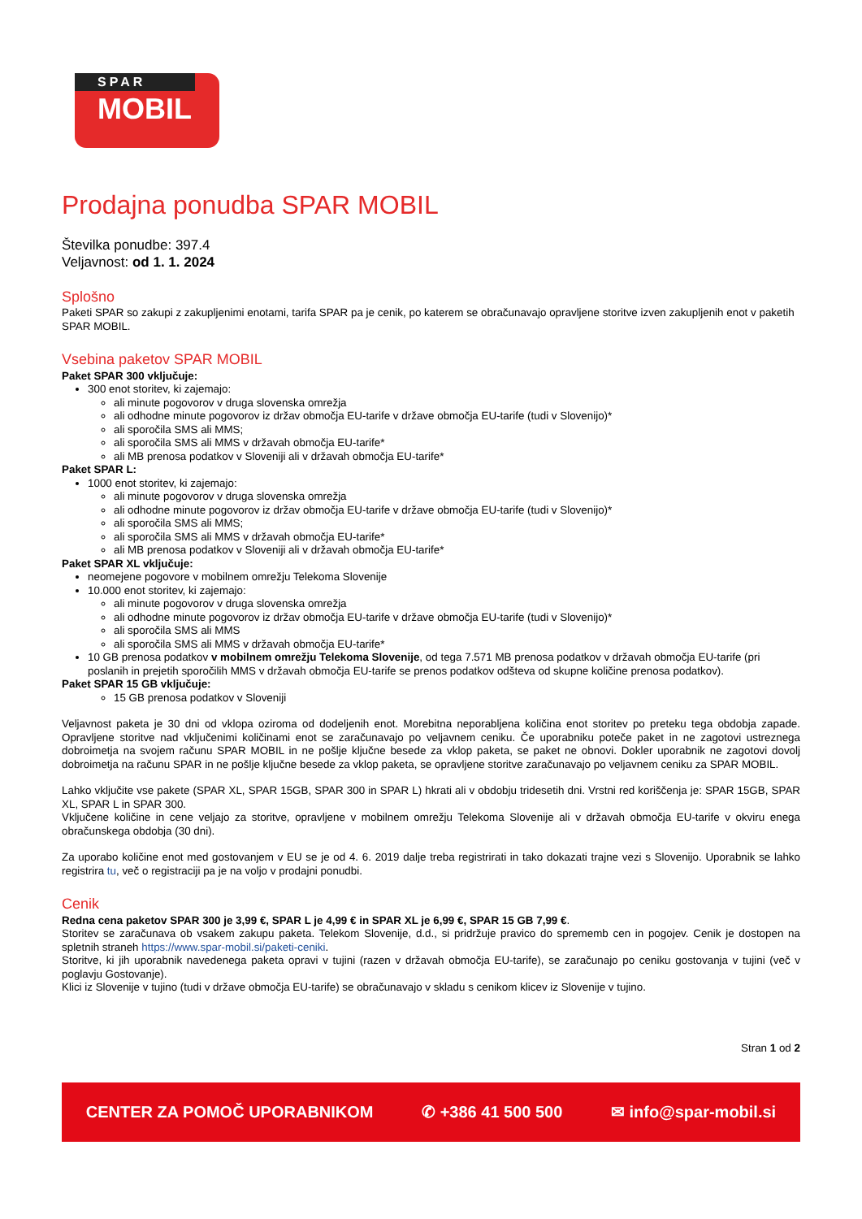SPAR
MOBIL
Prodajna ponudba SPAR MOBIL
Številka ponudbe: 397.4
Veljavnost: od 1. 1. 2024
Splošno
Paketi SPAR so zakupi z zakupljenimi enotami, tarifa SPAR pa je cenik, po katerem se obračunavajo opravljene storitve izven zakupljenih enot v paketih SPAR MOBIL.
Vsebina paketov SPAR MOBIL
Paket SPAR 300 vključuje:
300 enot storitev, ki zajemajo:
ali minute pogovorov v druga slovenska omrežja
ali odhodne minute pogovorov iz držav območja EU-tarife v države območja EU-tarife (tudi v Slovenijo)*
ali sporočila SMS ali MMS;
ali sporočila SMS ali MMS v državah območja EU-tarife*
ali MB prenosa podatkov v Sloveniji ali v državah območja EU-tarife*
Paket SPAR L:
1000 enot storitev, ki zajemajo:
ali minute pogovorov v druga slovenska omrežja
ali odhodne minute pogovorov iz držav območja EU-tarife v države območja EU-tarife (tudi v Slovenijo)*
ali sporočila SMS ali MMS;
ali sporočila SMS ali MMS v državah območja EU-tarife*
ali MB prenosa podatkov v Sloveniji ali v državah območja EU-tarife*
Paket SPAR XL vključuje:
neomejene pogovore v mobilnem omrežju Telekoma Slovenije
10.000 enot storitev, ki zajemajo:
ali minute pogovorov v druga slovenska omrežja
ali odhodne minute pogovorov iz držav območja EU-tarife v države območja EU-tarife (tudi v Slovenijo)*
ali sporočila SMS ali MMS
ali sporočila SMS ali MMS v državah območja EU-tarife*
10 GB prenosa podatkov v mobilnem omrežju Telekoma Slovenije, od tega 7.571 MB prenosa podatkov v državah območja EU-tarife (pri poslanih in prejetih sporočilih MMS v državah območja EU-tarife se prenos podatkov odšteva od skupne količine prenosa podatkov).
Paket SPAR 15 GB vključuje:
15 GB prenosa podatkov v Sloveniji
Veljavnost paketa je 30 dni od vklopa oziroma od dodeljenih enot. Morebitna neporabljena količina enot storitev po preteku tega obdobja zapade. Opravljene storitve nad vključenimi količinami enot se zaračunavajo po veljavnem ceniku. Če uporabniku poteče paket in ne zagotovi ustreznega dobroimetja na svojem računu SPAR MOBIL in ne pošlje ključne besede za vklop paketa, se paket ne obnovi. Dokler uporabnik ne zagotovi dovolj dobroimetja na računu SPAR in ne pošlje ključne besede za vklop paketa, se opravljene storitve zaračunavajo po veljavnem ceniku za SPAR MOBIL.
Lahko vključite vse pakete (SPAR XL, SPAR 15GB, SPAR 300 in SPAR L) hkrati ali v obdobju tridesetih dni. Vrstni red koriščenja je: SPAR 15GB, SPAR XL, SPAR L in SPAR 300.
Vključene količine in cene veljajo za storitve, opravljene v mobilnem omrežju Telekoma Slovenije ali v državah območja EU-tarife v okviru enega obračunskega obdobja (30 dni).
Za uporabo količine enot med gostovanjem v EU se je od 4. 6. 2019 dalje treba registrirati in tako dokazati trajne vezi s Slovenijo. Uporabnik se lahko registrira tu, več o registraciji pa je na voljo v prodajni ponudbi.
Cenik
Redna cena paketov SPAR 300 je 3,99 €, SPAR L je 4,99 € in SPAR XL je 6,99 €, SPAR 15 GB 7,99 €.
Storitev se zaračunava ob vsakem zakupu paketa. Telekom Slovenije, d.d., si pridržuje pravico do sprememb cen in pogojev. Cenik je dostopen na spletnih straneh https://www.spar-mobil.si/paketi-ceniki.
Storitve, ki jih uporabnik navedenega paketa opravi v tujini (razen v državah območja EU-tarife), se zaračunajo po ceniku gostovanja v tujini (več v poglavju Gostovanje).
Klici iz Slovenije v tujino (tudi v države območja EU-tarife) se obračunavajo v skladu s cenikom klicev iz Slovenije v tujino.
Stran 1 od 2
CENTER ZA POMOČ UPORABNIKOM ✆ +386 41 500 500 ✉ info@spar-mobil.si